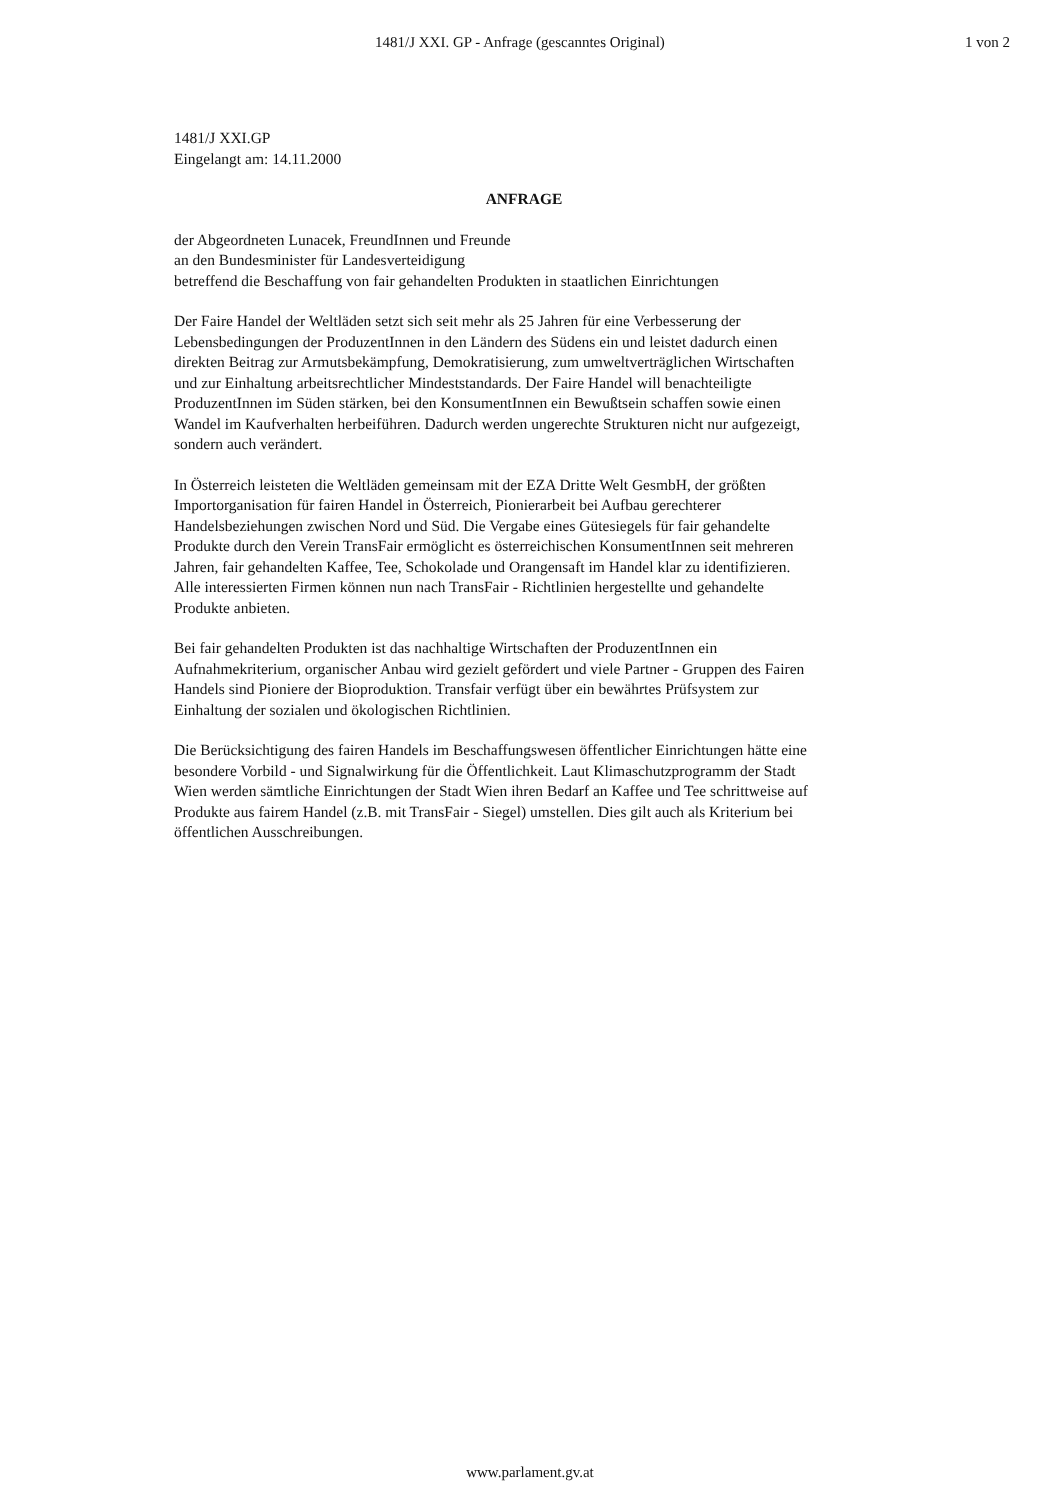1481/J XXI. GP - Anfrage (gescanntes Original) 1 von 2
1481/J XXI.GP
Eingelangt am: 14.11.2000
ANFRAGE
der Abgeordneten Lunacek, FreundInnen und Freunde
an den Bundesminister für Landesverteidigung
betreffend die Beschaffung von fair gehandelten Produkten in staatlichen Einrichtungen
Der Faire Handel der Weltläden setzt sich seit mehr als 25 Jahren für eine Verbesserung der Lebensbedingungen der ProduzentInnen in den Ländern des Südens ein und leistet dadurch einen direkten Beitrag zur Armutsbekämpfung, Demokratisierung, zum umweltverträglichen Wirtschaften und zur Einhaltung arbeitsrechtlicher Mindeststandards. Der Faire Handel will benachteiligte ProduzentInnen im Süden stärken, bei den KonsumentInnen ein Bewußtsein schaffen sowie einen Wandel im Kaufverhalten herbeiführen. Dadurch werden ungerechte Strukturen nicht nur aufgezeigt, sondern auch verändert.
In Österreich leisteten die Weltläden gemeinsam mit der EZA Dritte Welt GesmbH, der größten Importorganisation für fairen Handel in Österreich, Pionierarbeit bei Aufbau gerechterer Handelsbeziehungen zwischen Nord und Süd. Die Vergabe eines Gütesiegels für fair gehandelte Produkte durch den Verein TransFair ermöglicht es österreichischen KonsumentInnen seit mehreren Jahren, fair gehandelten Kaffee, Tee, Schokolade und Orangensaft im Handel klar zu identifizieren. Alle interessierten Firmen können nun nach TransFair - Richtlinien hergestellte und gehandelte Produkte anbieten.
Bei fair gehandelten Produkten ist das nachhaltige Wirtschaften der ProduzentInnen ein Aufnahmekriterium, organischer Anbau wird gezielt gefördert und viele Partner - Gruppen des Fairen Handels sind Pioniere der Bioproduktion. Transfair verfügt über ein bewährtes Prüfsystem zur Einhaltung der sozialen und ökologischen Richtlinien.
Die Berücksichtigung des fairen Handels im Beschaffungswesen öffentlicher Einrichtungen hätte eine besondere Vorbild - und Signalwirkung für die Öffentlichkeit. Laut Klimaschutzprogramm der Stadt Wien werden sämtliche Einrichtungen der Stadt Wien ihren Bedarf an Kaffee und Tee schrittweise auf Produkte aus fairem Handel (z.B. mit TransFair - Siegel) umstellen. Dies gilt auch als Kriterium bei öffentlichen Ausschreibungen.
www.parlament.gv.at